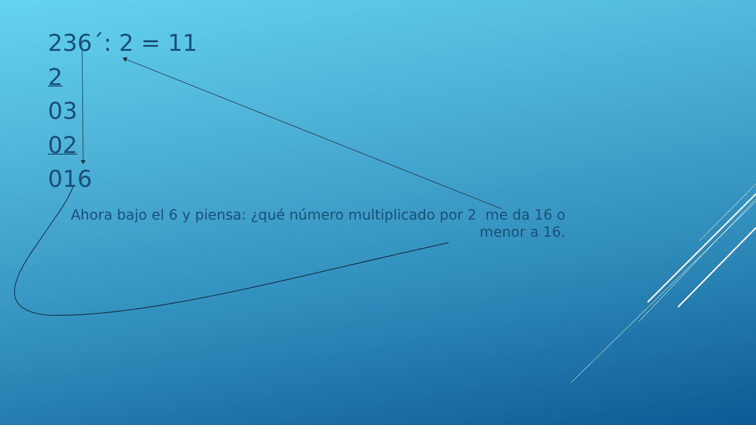236´: 2 = 11
2
03
02
016
Ahora bajo el 6 y piensa: ¿qué número multiplicado por 2 me da 16 o menor a 16.